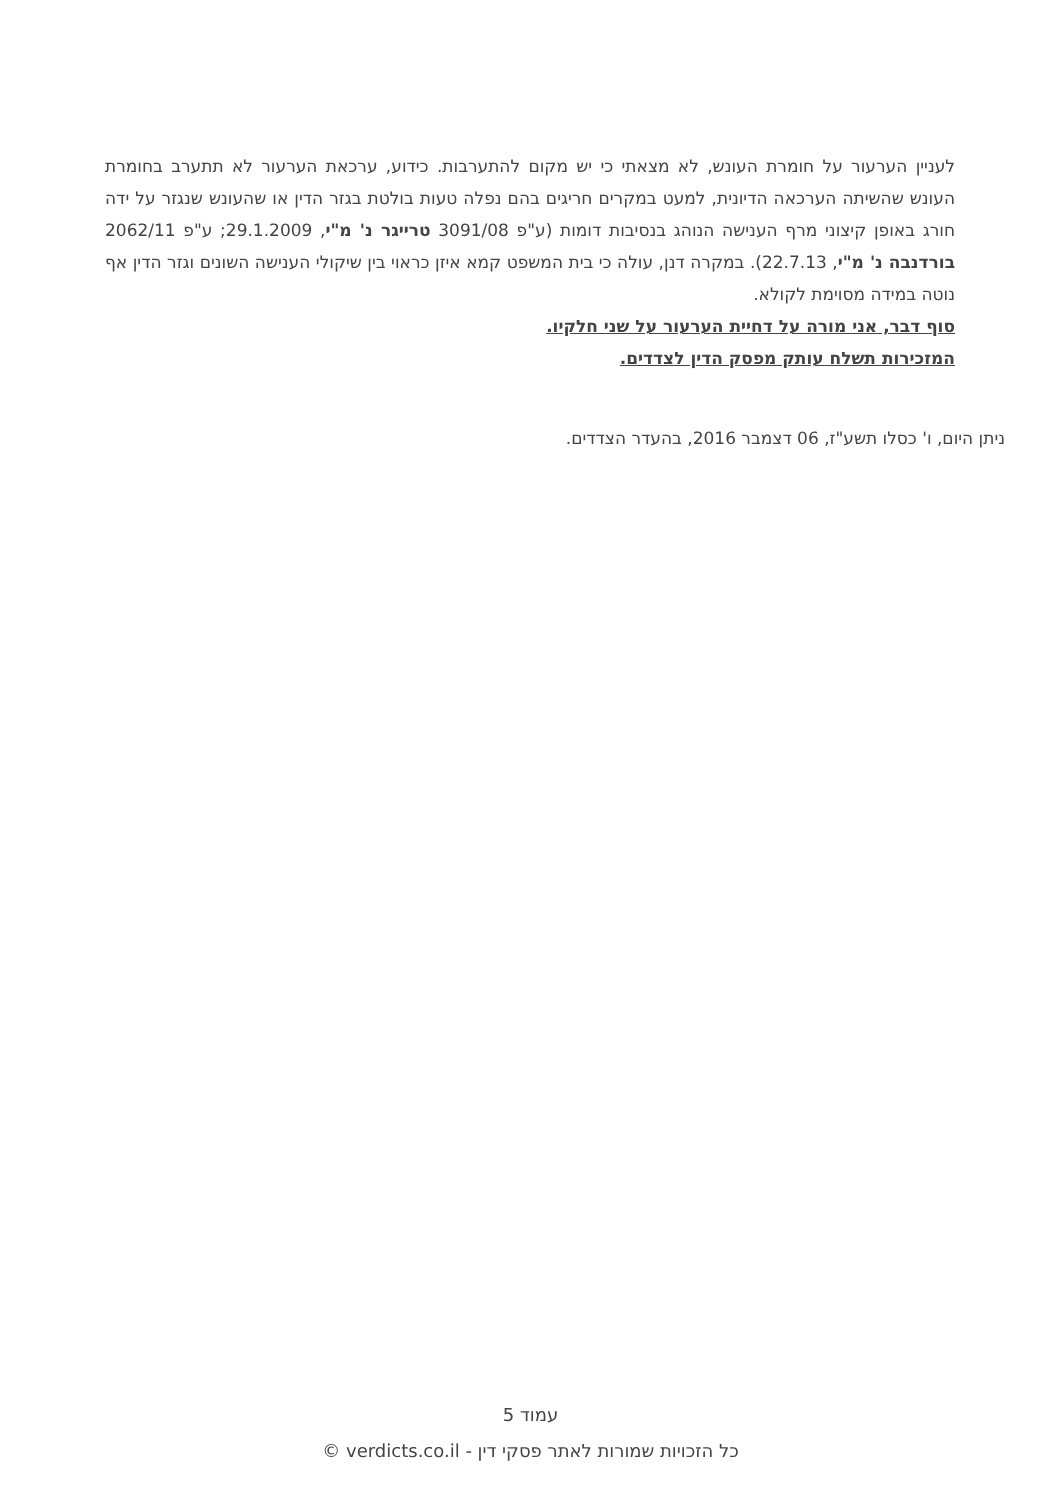לעניין הערעור על חומרת העונש, לא מצאתי כי יש מקום להתערבות. כידוע, ערכאת הערעור לא תתערב בחומרת העונש שהשיתה הערכאה הדיונית, למעט במקרים חריגים בהם נפלה טעות בולטת בגזר הדין או שהעונש שנגזר על ידה חורג באופן קיצוני מרף הענישה הנוהג בנסיבות דומות (ע"פ 3091/08 טרייגר נ' מ"י, 29.1.2009; ע"פ 2062/11 בורדנבה נ' מ"י, 22.7.13). במקרה דנן, עולה כי בית המשפט קמא איזן כראוי בין שיקולי הענישה השונים וגזר הדין אף נוטה במידה מסוימת לקולא.
סוף דבר, אני מורה על דחיית הערעור על שני חלקיו.
המזכירות תשלח עותק מפסק הדין לצדדים.
ניתן היום, ו' כסלו תשע"ז, 06 דצמבר 2016, בהעדר הצדדים.
עמוד 5
כל הזכויות שמורות לאתר פסקי דין - verdicts.co.il ©